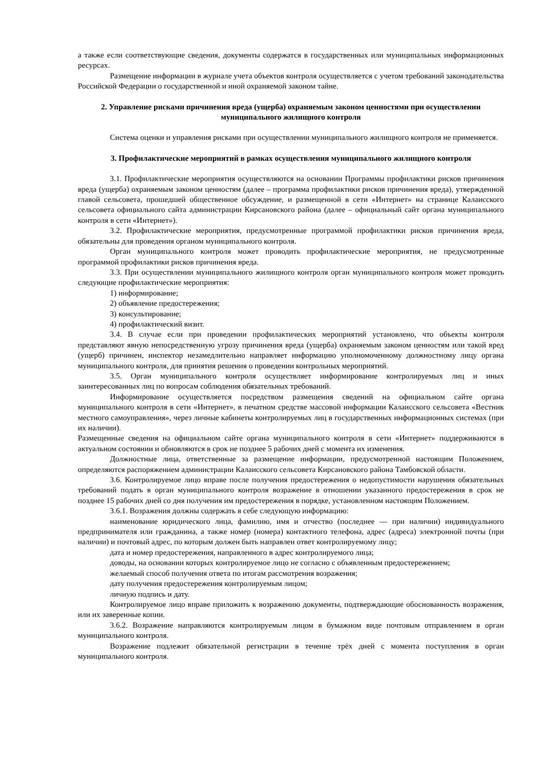а также если соответствующие сведения, документы содержатся в государственных или муниципальных информационных ресурсах.
Размещение информации в журнале учета объектов контроля осуществляется с учетом требований законодательства Российской Федерации о государственной и иной охраняемой законом тайне.
2. Управление рисками причинения вреда (ущерба) охраняемым законом ценностями при осуществлении муниципального жилищного контроля
Система оценки и управления рисками при осуществлении муниципального жилищного контроля не применяется.
3. Профилактические мероприятий в рамках осуществления муниципального жилищного контроля
3.1. Профилактические мероприятия осуществляются на основании Программы профилактики рисков причинения вреда (ущерба) охраняемым законом ценностям (далее – программа профилактики рисков причинения вреда), утвержденной главой сельсовета, прошедшей общественное обсуждение, и размещенной в сети «Интернет» на странице Калаисского сельсовета официального сайта администрации Кирсановского района (далее – официальный сайт органа муниципального контроля в сети «Интернет»).
3.2. Профилактические мероприятия, предусмотренные программой профилактики рисков причинения вреда, обязательны для проведения органом муниципального контроля.
Орган муниципального контроля может проводить профилактические мероприятия, не предусмотренные программой профилактики рисков причинения вреда.
3.3. При осуществлении муниципального жилищного контроля орган муниципального контроля может проводить следующие профилактические мероприятия:
1) информирование;
2) объявление предостережения;
3) консультирование;
4) профилактический визит.
3.4. В случае если при проведении профилактических мероприятий установлено, что объекты контроля представляют явную непосредственную угрозу причинения вреда (ущерба) охраняемым законом ценностям или такой вред (ущерб) причинен, инспектор незамедлительно направляет информацию уполномоченному должностному лицу органа муниципального контроля, для принятия решения о проведении контрольных мероприятий.
3.5. Орган муниципального контроля осуществляет информирование контролируемых лиц и иных заинтересованных лиц по вопросам соблюдения обязательных требований.
Информирование осуществляется посредством размещения сведений на официальном сайте органа муниципального контроля в сети «Интернет», в печатном средстве массовой информации Калаисского сельсовета «Вестник местного самоуправления», через личные кабинеты контролируемых лиц в государственных информационных системах (при их наличии).
Размещенные сведения на официальном сайте органа муниципального контроля в сети «Интернет» поддерживаются в актуальном состоянии и обновляются в срок не позднее 5 рабочих дней с момента их изменения.
Должностные лица, ответственные за размещение информации, предусмотренной настоящим Положением, определяются распоряжением администрации Калаисского сельсовета Кирсановского района Тамбовской области.
3.6. Контролируемое лицо вправе после получения предостережения о недопустимости нарушения обязательных требований подать в орган муниципального контроля возражение в отношении указанного предостережения в срок не позднее 15 рабочих дней со дня получения им предостережения в порядке, установленном настоящим Положением.
3.6.1. Возражения должны содержать в себе следующую информацию:
наименование юридического лица, фамилию, имя и отчество (последнее — при наличии) индивидуального предпринимателя или гражданина, а также номер (номера) контактного телефона, адрес (адреса) электронной почты (при наличии) и почтовый адрес, по которым должен быть направлен ответ контролируемому лицу;
дата и номер предостережения, направленного в адрес контролируемого лица;
доводы, на основании которых контролируемое лицо не согласно с объявленным предостережением;
желаемый способ получения ответа по итогам рассмотрения возражения;
дату получения предостережения контролируемым лицом;
личную подпись и дату.
Контролируемое лицо вправе приложить к возражению документы, подтверждающие обоснованность возражения, или их заверенные копии.
3.6.2. Возражение направляются контролируемым лицом в бумажном виде почтовым отправлением в орган муниципального контроля.
Возражение подлежит обязательной регистрации в течение трёх дней с момента поступления в орган муниципального контроля.